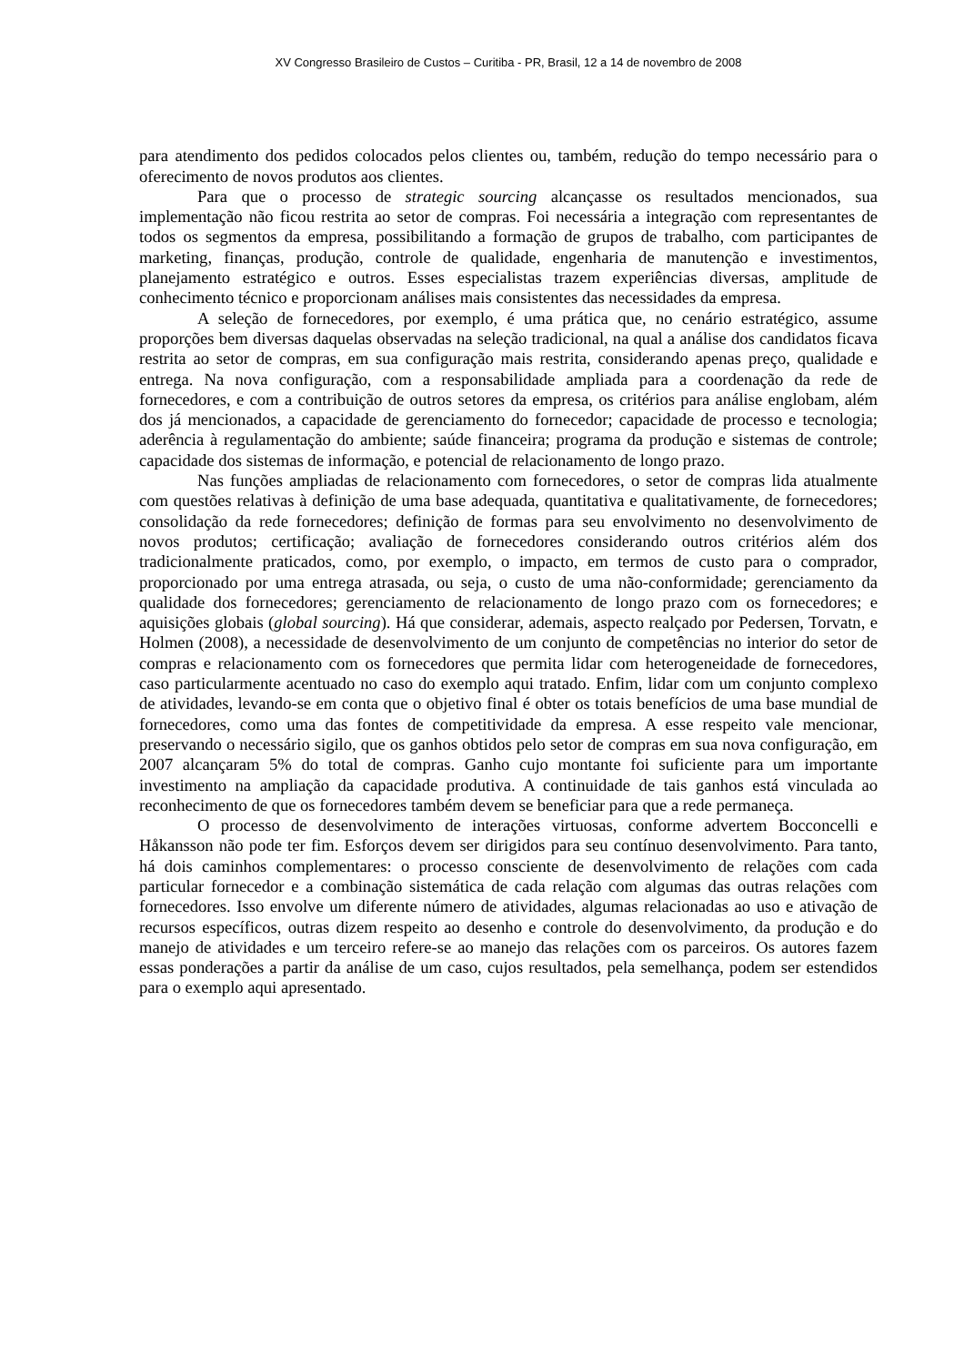XV Congresso Brasileiro de Custos – Curitiba - PR, Brasil, 12 a 14 de novembro de 2008
para atendimento dos pedidos colocados pelos clientes ou, também, redução do tempo necessário para o oferecimento de novos produtos aos clientes.
Para que o processo de strategic sourcing alcançasse os resultados mencionados, sua implementação não ficou restrita ao setor de compras. Foi necessária a integração com representantes de todos os segmentos da empresa, possibilitando a formação de grupos de trabalho, com participantes de marketing, finanças, produção, controle de qualidade, engenharia de manutenção e investimentos, planejamento estratégico e outros. Esses especialistas trazem experiências diversas, amplitude de conhecimento técnico e proporcionam análises mais consistentes das necessidades da empresa.
A seleção de fornecedores, por exemplo, é uma prática que, no cenário estratégico, assume proporções bem diversas daquelas observadas na seleção tradicional, na qual a análise dos candidatos ficava restrita ao setor de compras, em sua configuração mais restrita, considerando apenas preço, qualidade e entrega. Na nova configuração, com a responsabilidade ampliada para a coordenação da rede de fornecedores, e com a contribuição de outros setores da empresa, os critérios para análise englobam, além dos já mencionados, a capacidade de gerenciamento do fornecedor; capacidade de processo e tecnologia; aderência à regulamentação do ambiente; saúde financeira; programa da produção e sistemas de controle; capacidade dos sistemas de informação, e potencial de relacionamento de longo prazo.
Nas funções ampliadas de relacionamento com fornecedores, o setor de compras lida atualmente com questões relativas à definição de uma base adequada, quantitativa e qualitativamente, de fornecedores; consolidação da rede fornecedores; definição de formas para seu envolvimento no desenvolvimento de novos produtos; certificação; avaliação de fornecedores considerando outros critérios além dos tradicionalmente praticados, como, por exemplo, o impacto, em termos de custo para o comprador, proporcionado por uma entrega atrasada, ou seja, o custo de uma não-conformidade; gerenciamento da qualidade dos fornecedores; gerenciamento de relacionamento de longo prazo com os fornecedores; e aquisições globais (global sourcing). Há que considerar, ademais, aspecto realçado por Pedersen, Torvatn, e Holmen (2008), a necessidade de desenvolvimento de um conjunto de competências no interior do setor de compras e relacionamento com os fornecedores que permita lidar com heterogeneidade de fornecedores, caso particularmente acentuado no caso do exemplo aqui tratado. Enfim, lidar com um conjunto complexo de atividades, levando-se em conta que o objetivo final é obter os totais benefícios de uma base mundial de fornecedores, como uma das fontes de competitividade da empresa. A esse respeito vale mencionar, preservando o necessário sigilo, que os ganhos obtidos pelo setor de compras em sua nova configuração, em 2007 alcançaram 5% do total de compras. Ganho cujo montante foi suficiente para um importante investimento na ampliação da capacidade produtiva. A continuidade de tais ganhos está vinculada ao reconhecimento de que os fornecedores também devem se beneficiar para que a rede permaneça.
O processo de desenvolvimento de interações virtuosas, conforme advertem Bocconcelli e Håkansson não pode ter fim. Esforços devem ser dirigidos para seu contínuo desenvolvimento. Para tanto, há dois caminhos complementares: o processo consciente de desenvolvimento de relações com cada particular fornecedor e a combinação sistemática de cada relação com algumas das outras relações com fornecedores. Isso envolve um diferente número de atividades, algumas relacionadas ao uso e ativação de recursos específicos, outras dizem respeito ao desenho e controle do desenvolvimento, da produção e do manejo de atividades e um terceiro refere-se ao manejo das relações com os parceiros. Os autores fazem essas ponderações a partir da análise de um caso, cujos resultados, pela semelhança, podem ser estendidos para o exemplo aqui apresentado.